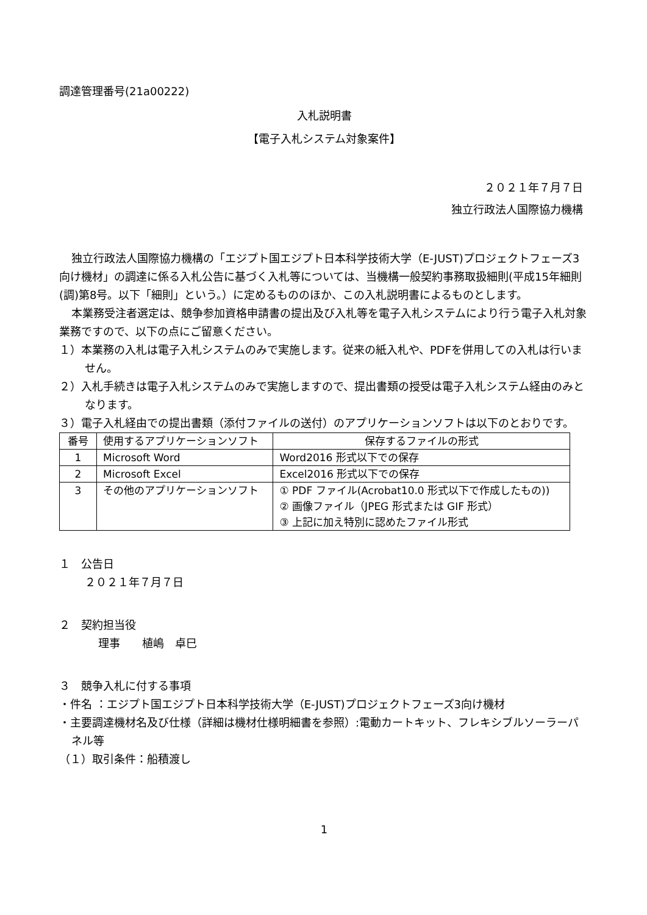調達管理番号(21a00222)
入札説明書
【電子入札システム対象案件】
２０２１年７月７日
独立行政法人国際協力機構
独立行政法人国際協力機構の「エジプト国エジプト日本科学技術大学（E-JUST)プロジェクトフェーズ3向け機材」の調達に係る入札公告に基づく入札等については、当機構一般契約事務取扱細則(平成15年細則(調)第8号。以下「細則」という。）に定めるもののほか、この入札説明書によるものとします。
本業務受注者選定は、競争参加資格申請書の提出及び入札等を電子入札システムにより行う電子入札対象業務ですので、以下の点にご留意ください。
１）本業務の入札は電子入札システムのみで実施します。従来の紙入札や、PDFを併用しての入札は行いません。
２）入札手続きは電子入札システムのみで実施しますので、提出書類の授受は電子入札システム経由のみとなります。
３）電子入札経由での提出書類（添付ファイルの送付）のアプリケーションソフトは以下のとおりです。
| 番号 | 使用するアプリケーションソフト | 保存するファイルの形式 |
| --- | --- | --- |
| 1 | Microsoft Word | Word2016 形式以下での保存 |
| 2 | Microsoft Excel | Excel2016 形式以下での保存 |
| 3 | その他のアプリケーションソフト | ① PDF ファイル(Acrobat10.0 形式以下で作成したもの)) ② 画像ファイル（JPEG 形式または GIF 形式） ③ 上記に加え特別に認めたファイル形式 |
１　公告日
２０２１年７月７日
２　契約担当役
理事　　植嶋　卓巳
３　競争入札に付する事項
・件名 ：エジプト国エジプト日本科学技術大学（E-JUST)プロジェクトフェーズ3向け機材
・主要調達機材名及び仕様（詳細は機材仕様明細書を参照）:電動カートキット、フレキシブルソーラーパネル等
（１）取引条件：船積渡し
1